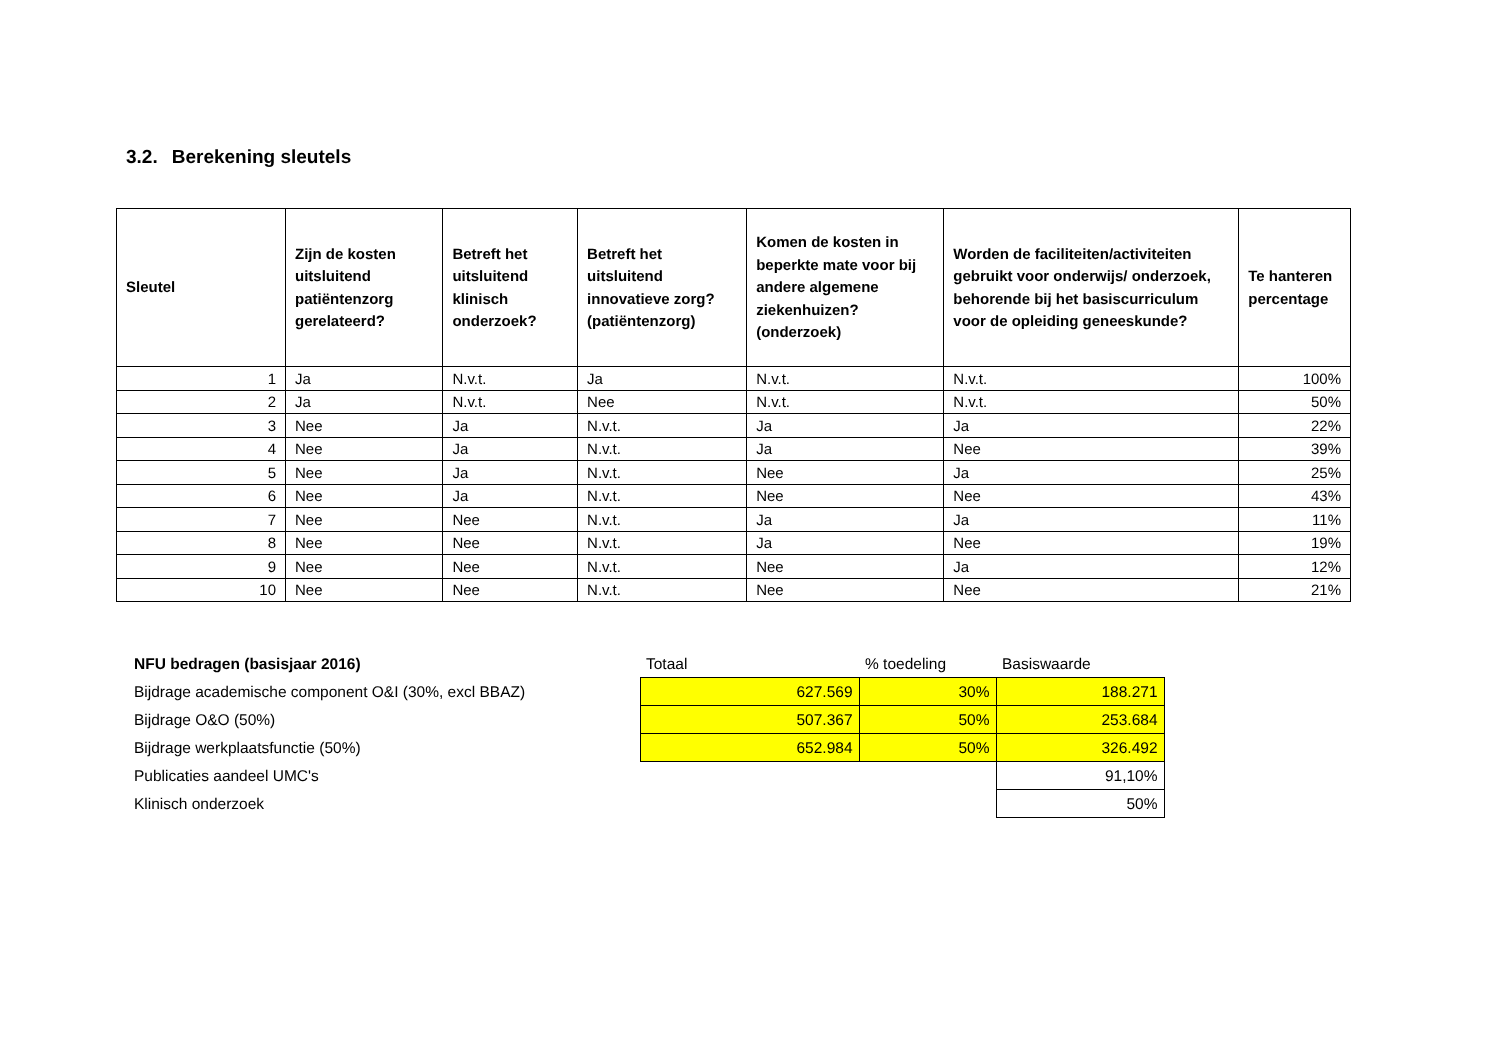3.2. Berekening sleutels
| Sleutel | Zijn de kosten uitsluitend patiëntenzorg gerelateerd? | Betreft het uitsluitend klinisch onderzoek? | Betreft het uitsluitend innovatieve zorg? (patiëntenzorg) | Komen de kosten in beperkte mate voor bij andere algemene ziekenhuizen? (onderzoek) | Worden de faciliteiten/activiteiten gebruikt voor onderwijs/ onderzoek, behorende bij het basiscurriculum voor de opleiding geneeskunde? | Te hanteren percentage |
| --- | --- | --- | --- | --- | --- | --- |
| 1 | Ja | N.v.t. | Ja | N.v.t. | N.v.t. | 100% |
| 2 | Ja | N.v.t. | Nee | N.v.t. | N.v.t. | 50% |
| 3 | Nee | Ja | N.v.t. | Ja | Ja | 22% |
| 4 | Nee | Ja | N.v.t. | Ja | Nee | 39% |
| 5 | Nee | Ja | N.v.t. | Nee | Ja | 25% |
| 6 | Nee | Ja | N.v.t. | Nee | Nee | 43% |
| 7 | Nee | Nee | N.v.t. | Ja | Ja | 11% |
| 8 | Nee | Nee | N.v.t. | Ja | Nee | 19% |
| 9 | Nee | Nee | N.v.t. | Nee | Ja | 12% |
| 10 | Nee | Nee | N.v.t. | Nee | Nee | 21% |
| NFU bedragen (basisjaar 2016) | Totaal | % toedeling | Basiswaarde |
| Bijdrage academische component O&I (30%, excl BBAZ) | 627.569 | 30% | 188.271 |
| Bijdrage O&O (50%) | 507.367 | 50% | 253.684 |
| Bijdrage werkplaatsfunctie (50%) | 652.984 | 50% | 326.492 |
| Publicaties aandeel UMC's | | | 91,10% |
| Klinisch onderzoek | | | 50% |